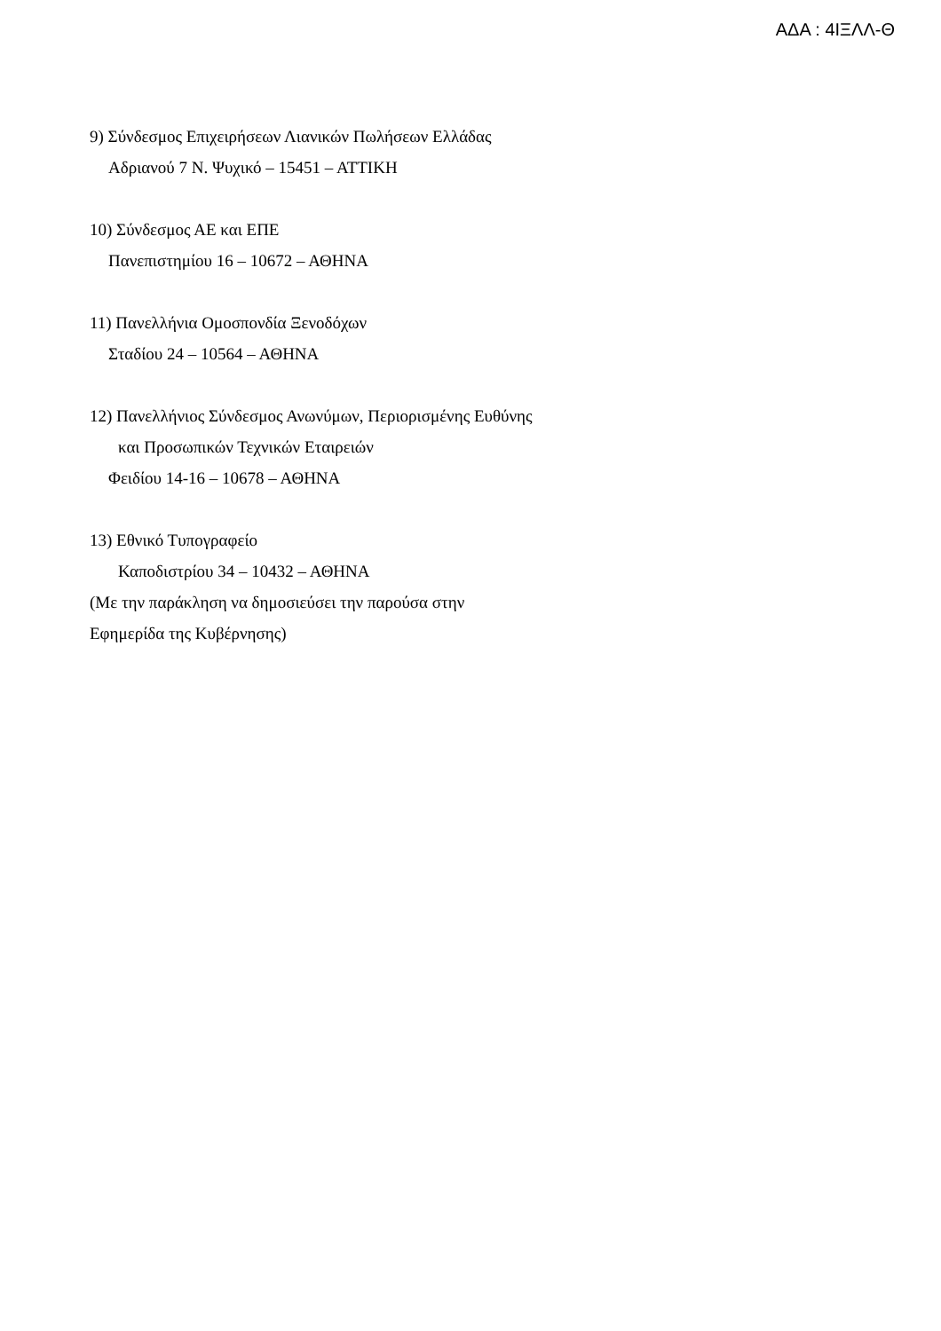ΑΔΑ : 4ΙΞΛΛ-Θ
9) Σύνδεσμος Επιχειρήσεων Λιανικών Πωλήσεων Ελλάδας
Αδριανού 7 Ν. Ψυχικό – 15451 – ΑΤΤΙΚΗ
10) Σύνδεσμος ΑΕ και ΕΠΕ
Πανεπιστημίου 16 – 10672 – ΑΘΗΝΑ
11) Πανελλήνια Ομοσπονδία Ξενοδόχων
Σταδίου 24 – 10564 – ΑΘΗΝΑ
12) Πανελλήνιος Σύνδεσμος Ανωνύμων, Περιορισμένης Ευθύνης
και Προσωπικών Τεχνικών Εταιρειών
Φειδίου 14-16 – 10678 – ΑΘΗΝΑ
13) Εθνικό Τυπογραφείο
Καποδιστρίου 34 – 10432 – ΑΘΗΝΑ
(Με την παράκληση να δημοσιεύσει την παρούσα στην
Εφημερίδα της Κυβέρνησης)